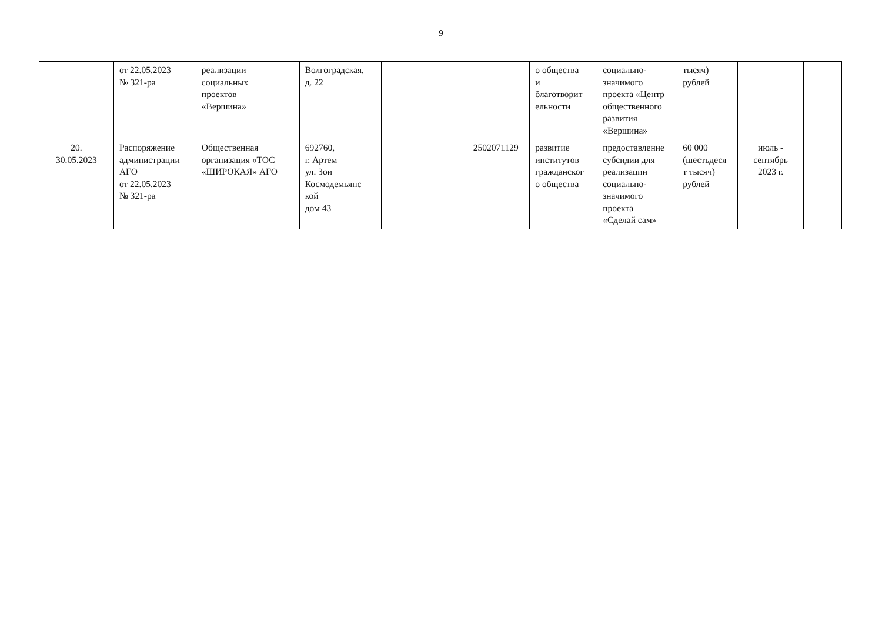9
| | от 22.05.2023 № 321-ра | реализации социальных проектов «Вершина» | Волгоградская, д. 22 | | | о общества и благотворит ельности | социально- значимого проекта «Центр общественного развития «Вершина» | тысяч) рублей | | |
| 20. 30.05.2023 | Распоряжение администрации АГО от 22.05.2023 № 321-ра | Общественная организация «ТОС «ШИРОКАЯ» АГО | 692760, г. Артем ул. Зои Космодемьянс кой дом 43 | | 2502071129 | развитие институтов гражданског о общества | предоставление субсидии для реализации социально- значимого проекта «Сделай сам» | 60 000 (шестьдеся т тысяч) рублей | июль - сентябрь 2023 г. | |